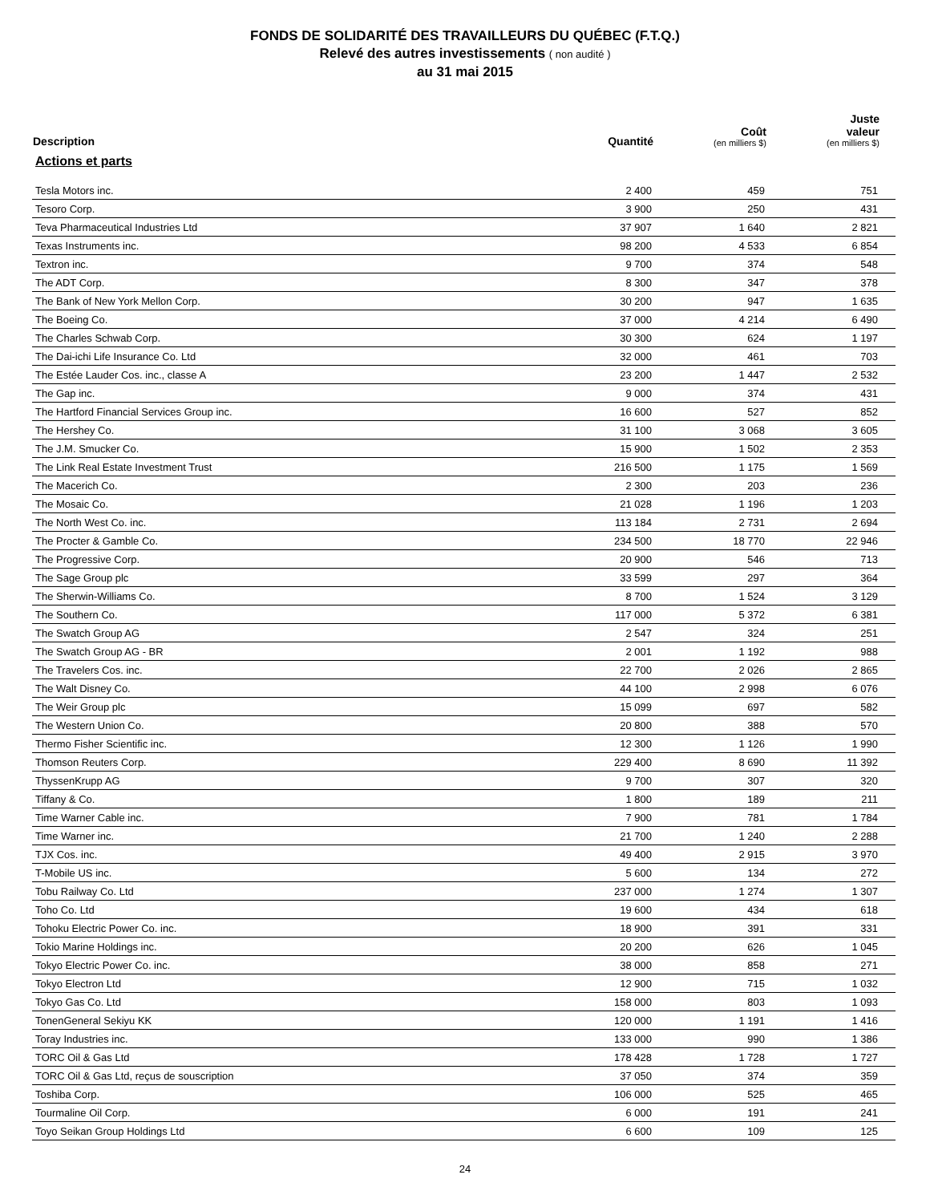FONDS DE SOLIDARITÉ DES TRAVAILLEURS DU QUÉBEC (F.T.Q.)
Relevé des autres investissements ( non audité )
au 31 mai 2015
| Description | Quantité | Coût (en milliers $) | Juste valeur (en milliers $) |
| --- | --- | --- | --- |
| Actions et parts | | | |
| Tesla Motors inc. | 2 400 | 459 | 751 |
| Tesoro Corp. | 3 900 | 250 | 431 |
| Teva Pharmaceutical Industries Ltd | 37 907 | 1 640 | 2 821 |
| Texas Instruments inc. | 98 200 | 4 533 | 6 854 |
| Textron inc. | 9 700 | 374 | 548 |
| The ADT Corp. | 8 300 | 347 | 378 |
| The Bank of New York Mellon Corp. | 30 200 | 947 | 1 635 |
| The Boeing Co. | 37 000 | 4 214 | 6 490 |
| The Charles Schwab Corp. | 30 300 | 624 | 1 197 |
| The Dai-ichi Life Insurance Co. Ltd | 32 000 | 461 | 703 |
| The Estée Lauder Cos. inc., classe A | 23 200 | 1 447 | 2 532 |
| The Gap inc. | 9 000 | 374 | 431 |
| The Hartford Financial Services Group inc. | 16 600 | 527 | 852 |
| The Hershey Co. | 31 100 | 3 068 | 3 605 |
| The J.M. Smucker Co. | 15 900 | 1 502 | 2 353 |
| The Link Real Estate Investment Trust | 216 500 | 1 175 | 1 569 |
| The Macerich Co. | 2 300 | 203 | 236 |
| The Mosaic Co. | 21 028 | 1 196 | 1 203 |
| The North West Co. inc. | 113 184 | 2 731 | 2 694 |
| The Procter & Gamble Co. | 234 500 | 18 770 | 22 946 |
| The Progressive Corp. | 20 900 | 546 | 713 |
| The Sage Group plc | 33 599 | 297 | 364 |
| The Sherwin-Williams Co. | 8 700 | 1 524 | 3 129 |
| The Southern Co. | 117 000 | 5 372 | 6 381 |
| The Swatch Group AG | 2 547 | 324 | 251 |
| The Swatch Group AG - BR | 2 001 | 1 192 | 988 |
| The Travelers Cos. inc. | 22 700 | 2 026 | 2 865 |
| The Walt Disney Co. | 44 100 | 2 998 | 6 076 |
| The Weir Group plc | 15 099 | 697 | 582 |
| The Western Union Co. | 20 800 | 388 | 570 |
| Thermo Fisher Scientific inc. | 12 300 | 1 126 | 1 990 |
| Thomson Reuters Corp. | 229 400 | 8 690 | 11 392 |
| ThyssenKrupp AG | 9 700 | 307 | 320 |
| Tiffany & Co. | 1 800 | 189 | 211 |
| Time Warner Cable inc. | 7 900 | 781 | 1 784 |
| Time Warner inc. | 21 700 | 1 240 | 2 288 |
| TJX Cos. inc. | 49 400 | 2 915 | 3 970 |
| T-Mobile US inc. | 5 600 | 134 | 272 |
| Tobu Railway Co. Ltd | 237 000 | 1 274 | 1 307 |
| Toho Co. Ltd | 19 600 | 434 | 618 |
| Tohoku Electric Power Co. inc. | 18 900 | 391 | 331 |
| Tokio Marine Holdings inc. | 20 200 | 626 | 1 045 |
| Tokyo Electric Power Co. inc. | 38 000 | 858 | 271 |
| Tokyo Electron Ltd | 12 900 | 715 | 1 032 |
| Tokyo Gas Co. Ltd | 158 000 | 803 | 1 093 |
| TonenGeneral Sekiyu KK | 120 000 | 1 191 | 1 416 |
| Toray Industries inc. | 133 000 | 990 | 1 386 |
| TORC Oil & Gas Ltd | 178 428 | 1 728 | 1 727 |
| TORC Oil & Gas Ltd, reçus de souscription | 37 050 | 374 | 359 |
| Toshiba Corp. | 106 000 | 525 | 465 |
| Tourmaline Oil Corp. | 6 000 | 191 | 241 |
| Toyo Seikan Group Holdings Ltd | 6 600 | 109 | 125 |
24